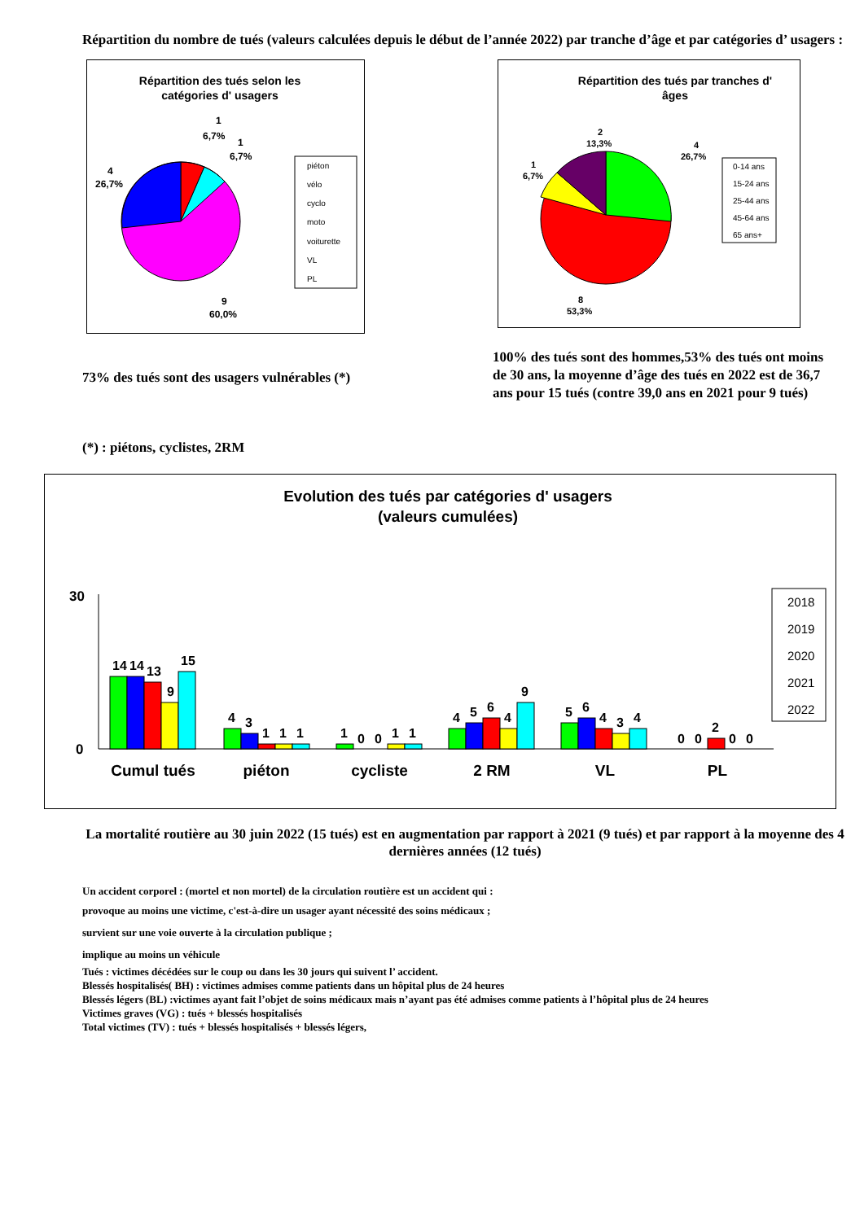Répartition du nombre de tués (valeurs calculées depuis le début de l’année 2022) par tranche d’âge et par catégories d’ usagers :
Répartition des tués selon les
catégories d' usagers
1
6,7%
1
6,7%
4
26,7%
9
60,0%
piéton
vélo
cyclo
moto
voiturette
VL
PL
Répartition des tués par tranches d'
âges
2
13,3%
4
26,7%
1
6,7%
8
53,3%
0-14 ans
15-24 ans
25-44 ans
45-64 ans
65 ans+
73% des tués sont des usagers vulnérables (*)
100% des tués sont des hommes,53% des tués ont moins de 30 ans, la moyenne d’âge des tués en 2022 est de 36,7 ans pour 15 tués (contre 39,0 ans en 2021 pour 9 tués)
(*) : piétons, cyclistes, 2RM
Evolution des tués par catégories d' usagers
(valeurs cumulées)
30
0
14
14
13
9
15
4
3
1
1
1
1
0
0
1
1
4
5
6
4
9
5
6
4
3
4
0
0
2
0
0
Cumul tués
piéton
cycliste
2 RM
VL
PL
2018
2019
2020
2021
2022
La mortalité routière au 30 juin 2022 (15 tués) est en augmentation par rapport à 2021 (9 tués) et par rapport à la moyenne des 4 dernières années (12 tués)
Un accident corporel : (mortel et non mortel) de la circulation routière est un accident qui :
provoque au moins une victime, c'est-à-dire un usager ayant nécessité des soins médicaux ;
survient sur une voie ouverte à la circulation publique ;
implique au moins un véhicule
Tués : victimes décédées sur le coup ou dans les 30 jours qui suivent l’ accident.
Blessés hospitalisés( BH) : victimes admises comme patients dans un hôpital plus de 24 heures
Blessés légers (BL) :victimes ayant fait l’objet de soins médicaux mais n’ayant pas été admises comme patients à l’hôpital plus de 24 heures
Victimes graves (VG) : tués + blessés hospitalisés
Total victimes (TV) : tués + blessés hospitalisés + blessés légers,